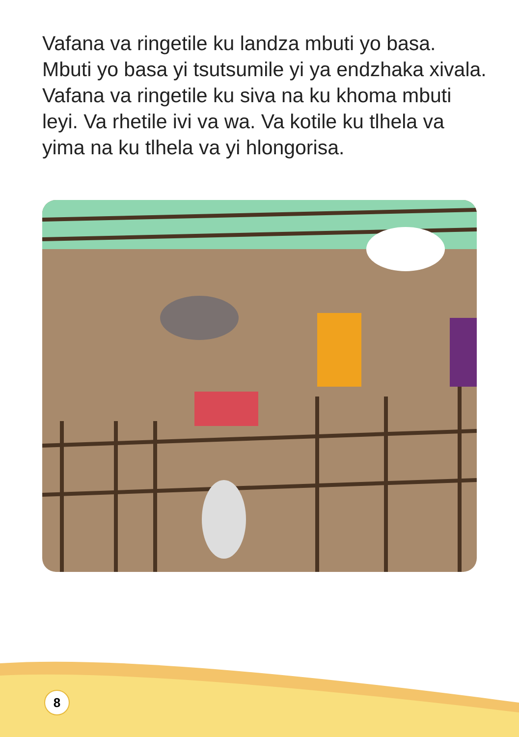Vafana va ringetile ku landza mbuti yo basa. Mbuti yo basa yi tsutsumile yi ya endzhaka xivala. Vafana va ringetile ku siva na ku khoma mbuti leyi. Va rhetile ivi va wa. Va kotile ku tlhela va yima na ku tlhela va yi hlongorisa.
8